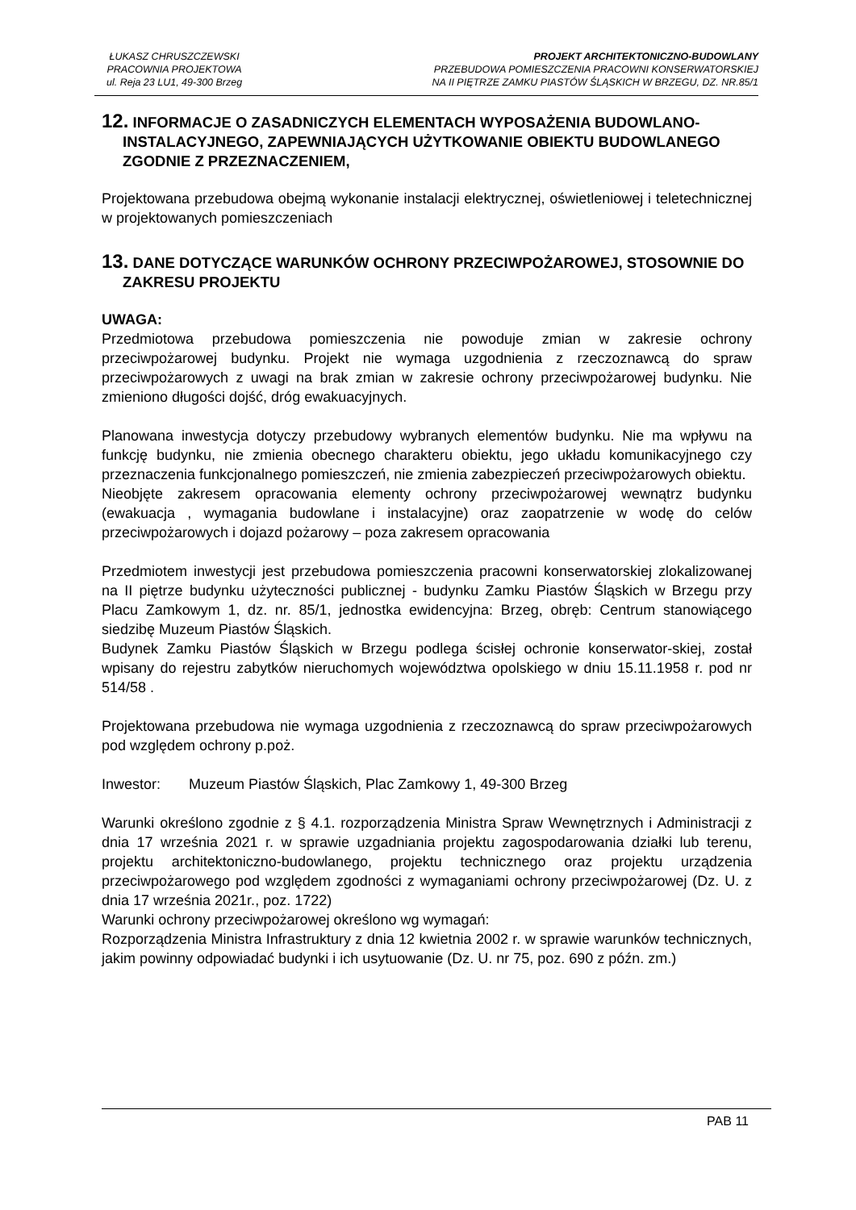ŁUKASZ CHRUSZCZEWSKI
PRACOWNIA PROJEKTOWA
ul. Reja 23 LU1, 49-300 Brzeg
PROJEKT ARCHITEKTONICZNO-BUDOWLANY
PRZEBUDOWA POMIESZCZENIA PRACOWNI KONSERWATORSKIEJ
NA II PIĘTRZE ZAMKU PIASTÓW ŚLĄSKICH W BRZEGU, DZ. NR.85/1
12. INFORMACJE O ZASADNICZYCH ELEMENTACH WYPOSAŻENIA BUDOWLANO-INSTALACYJNEGO, ZAPEWNIAJĄCYCH UŻYTKOWANIE OBIEKTU BUDOWLANEGO ZGODNIE Z PRZEZNACZENIEM,
Projektowana przebudowa obejmą wykonanie instalacji elektrycznej, oświetleniowej i teletechnicznej w projektowanych pomieszczeniach
13. DANE DOTYCZĄCE WARUNKÓW OCHRONY PRZECIWPOŻAROWEJ, STOSOWNIE DO ZAKRESU PROJEKTU
UWAGA:
Przedmiotowa przebudowa pomieszczenia nie powoduje zmian w zakresie ochrony przeciwpożarowej budynku. Projekt nie wymaga uzgodnienia z rzeczoznawcą do spraw przeciwpożarowych z uwagi na brak zmian w zakresie ochrony przeciwpożarowej budynku. Nie zmieniono długości dojść, dróg ewakuacyjnych.
Planowana inwestycja dotyczy przebudowy wybranych elementów budynku. Nie ma wpływu na funkcję budynku, nie zmienia obecnego charakteru obiektu, jego układu komunikacyjnego czy przeznaczenia funkcjonalnego pomieszczeń, nie zmienia zabezpieczeń przeciwpożarowych obiektu.
Nieobjęte zakresem opracowania elementy ochrony przeciwpożarowej wewnątrz budynku (ewakuacja , wymagania budowlane i instalacyjne) oraz zaopatrzenie w wodę do celów przeciwpożarowych i dojazd pożarowy – poza zakresem opracowania
Przedmiotem inwestycji jest przebudowa pomieszczenia pracowni konserwatorskiej zlokalizowanej na II piętrze budynku użyteczności publicznej - budynku Zamku Piastów Śląskich w Brzegu przy Placu Zamkowym 1, dz. nr. 85/1, jednostka ewidencyjna: Brzeg, obręb: Centrum stanowiącego siedzibę Muzeum Piastów Śląskich.
Budynek Zamku Piastów Śląskich w Brzegu podlega ścisłej ochronie konserwator-skiej, został wpisany do rejestru zabytków nieruchomych województwa opolskiego w dniu 15.11.1958 r. pod nr 514/58 .
Projektowana przebudowa nie wymaga uzgodnienia z rzeczoznawcą do spraw przeciwpożarowych pod względem ochrony p.poż.
Inwestor: Muzeum Piastów Śląskich, Plac Zamkowy 1, 49-300 Brzeg
Warunki określono zgodnie z § 4.1. rozporządzenia Ministra Spraw Wewnętrznych i Administracji z dnia 17 września 2021 r. w sprawie uzgadniania projektu zagospodarowania działki lub terenu, projektu architektoniczno-budowlanego, projektu technicznego oraz projektu urządzenia przeciwpożarowego pod względem zgodności z wymaganiami ochrony przeciwpożarowej (Dz. U. z dnia 17 września 2021r., poz. 1722)
Warunki ochrony przeciwpożarowej określono wg wymagań:
Rozporządzenia Ministra Infrastruktury z dnia 12 kwietnia 2002 r. w sprawie warunków technicznych, jakim powinny odpowiadać budynki i ich usytuowanie (Dz. U. nr 75, poz. 690 z późn. zm.)
PAB 11